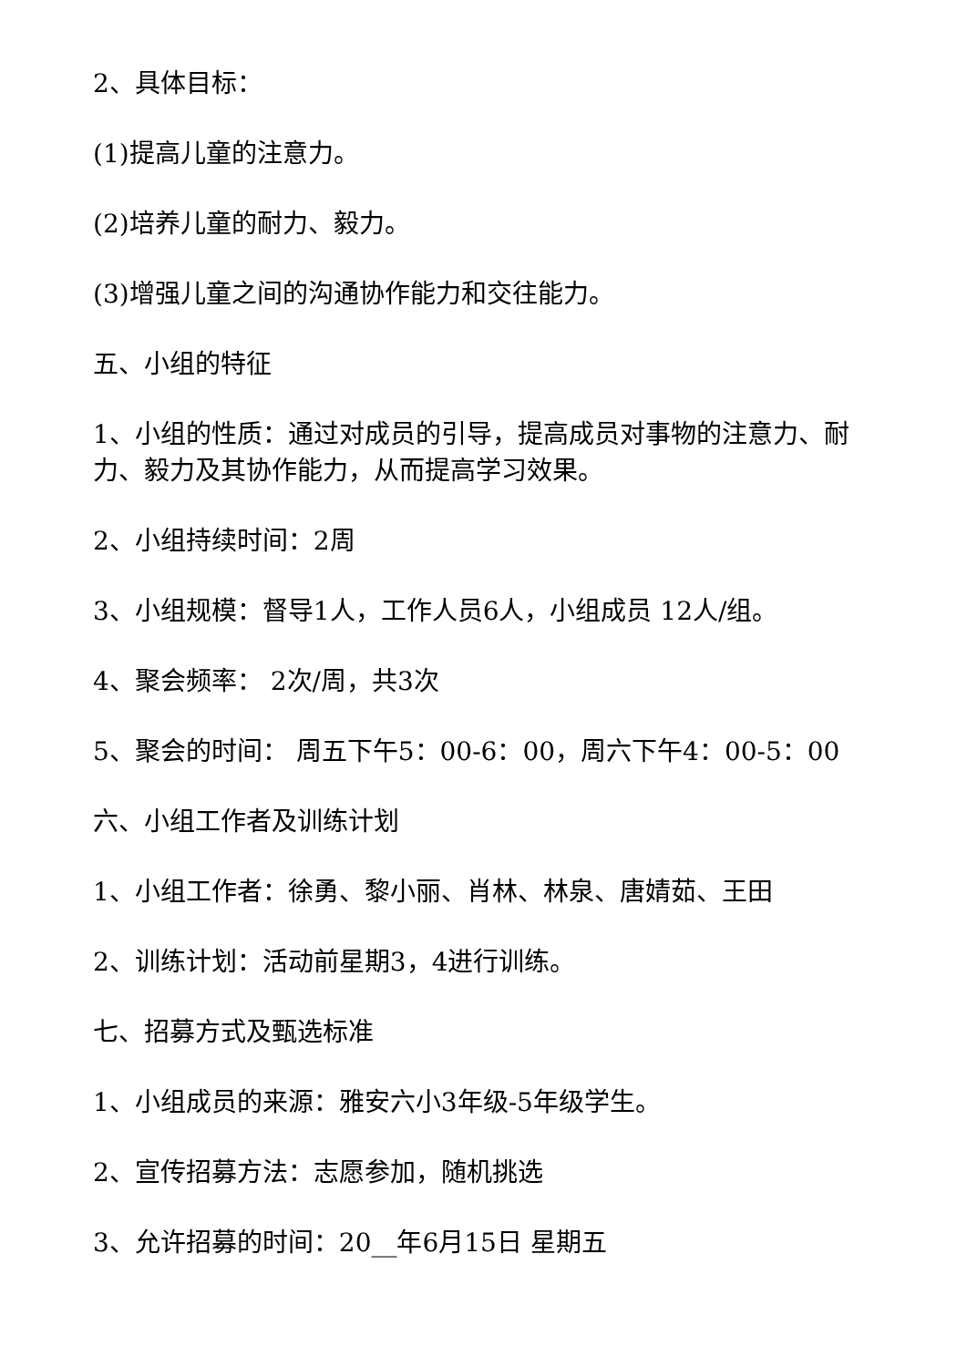2、具体目标：
(1)提高儿童的注意力。
(2)培养儿童的耐力、毅力。
(3)增强儿童之间的沟通协作能力和交往能力。
五、小组的特征
1、小组的性质：通过对成员的引导，提高成员对事物的注意力、耐力、毅力及其协作能力，从而提高学习效果。
2、小组持续时间：2周
3、小组规模：督导1人，工作人员6人，小组成员 12人/组。
4、聚会频率： 2次/周，共3次
5、聚会的时间： 周五下午5：00-6：00，周六下午4：00-5：00
六、小组工作者及训练计划
1、小组工作者：徐勇、黎小丽、肖林、林泉、唐婧茹、王田
2、训练计划：活动前星期3，4进行训练。
七、招募方式及甄选标准
1、小组成员的来源：雅安六小3年级-5年级学生。
2、宣传招募方法：志愿参加，随机挑选
3、允许招募的时间：20__年6月15日 星期五